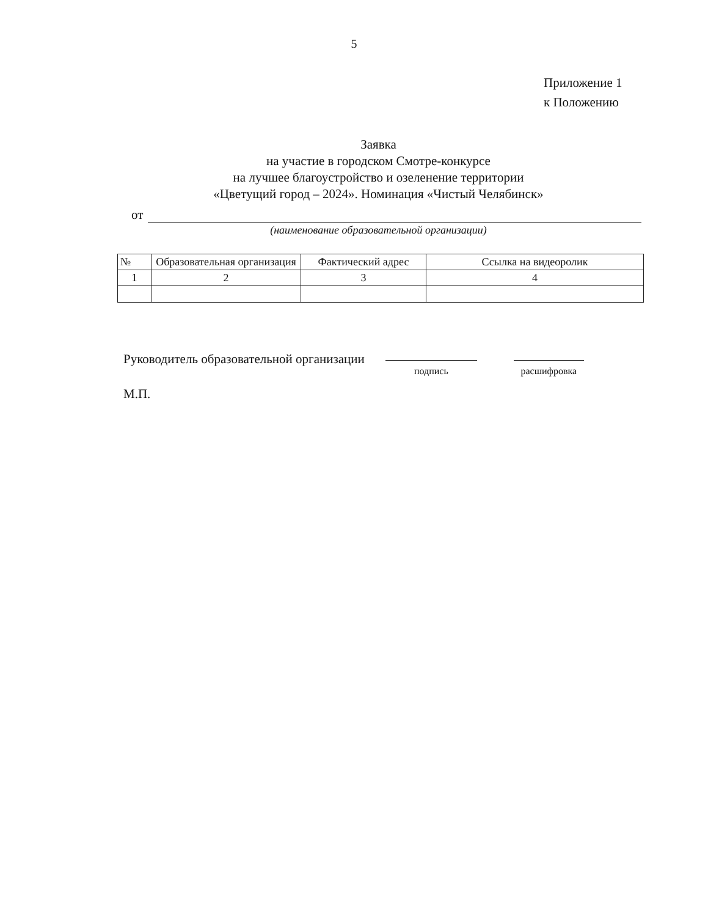5
Приложение 1
к Положению
Заявка
на участие в городском Смотре-конкурсе
на лучшее благоустройство и озеленение территории
«Цветущий город – 2024». Номинация «Чистый Челябинск»
от
(наименование образовательной организации)
| № | Образовательная организация | Фактический адрес | Ссылка на видеоролик |
| --- | --- | --- | --- |
| 1 | 2 | 3 | 4 |
Руководитель образовательной организации
подпись расшифровка
М.П.